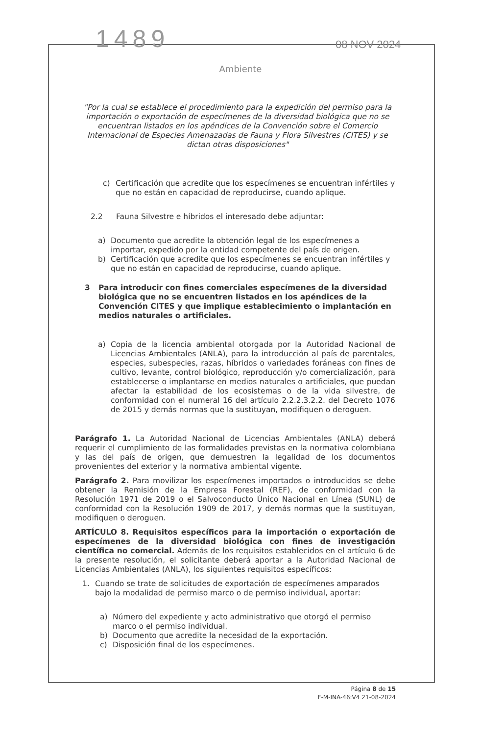1489 08 NOV 2024
Ambiente
"Por la cual se establece el procedimiento para la expedición del permiso para la importación o exportación de especímenes de la diversidad biológica que no se encuentran listados en los apéndices de la Convención sobre el Comercio Internacional de Especies Amenazadas de Fauna y Flora Silvestres (CITES) y se dictan otras disposiciones"
c) Certificación que acredite que los especímenes se encuentran infértiles y que no están en capacidad de reproducirse, cuando aplique.
2.2 Fauna Silvestre e híbridos el interesado debe adjuntar:
a) Documento que acredite la obtención legal de los especímenes a importar, expedido por la entidad competente del país de origen.
b) Certificación que acredite que los especímenes se encuentran infértiles y que no están en capacidad de reproducirse, cuando aplique.
3 Para introducir con fines comerciales especímenes de la diversidad biológica que no se encuentren listados en los apéndices de la Convención CITES y que implique establecimiento o implantación en medios naturales o artificiales.
a) Copia de la licencia ambiental otorgada por la Autoridad Nacional de Licencias Ambientales (ANLA), para la introducción al país de parentales, especies, subespecies, razas, híbridos o variedades foráneas con fines de cultivo, levante, control biológico, reproducción y/o comercialización, para establecerse o implantarse en medios naturales o artificiales, que puedan afectar la estabilidad de los ecosistemas o de la vida silvestre, de conformidad con el numeral 16 del artículo 2.2.2.3.2.2. del Decreto 1076 de 2015 y demás normas que la sustituyan, modifiquen o deroguen.
Parágrafo 1. La Autoridad Nacional de Licencias Ambientales (ANLA) deberá requerir el cumplimiento de las formalidades previstas en la normativa colombiana y las del país de origen, que demuestren la legalidad de los documentos provenientes del exterior y la normativa ambiental vigente.
Parágrafo 2. Para movilizar los especímenes importados o introducidos se debe obtener la Remisión de la Empresa Forestal (REF), de conformidad con la Resolución 1971 de 2019 o el Salvoconducto Único Nacional en Línea (SUNL) de conformidad con la Resolución 1909 de 2017, y demás normas que la sustituyan, modifiquen o deroguen.
ARTÍCULO 8. Requisitos específicos para la importación o exportación de especímenes de la diversidad biológica con fines de investigación científica no comercial. Además de los requisitos establecidos en el artículo 6 de la presente resolución, el solicitante deberá aportar a la Autoridad Nacional de Licencias Ambientales (ANLA), los siguientes requisitos específicos:
1. Cuando se trate de solicitudes de exportación de especímenes amparados bajo la modalidad de permiso marco o de permiso individual, aportar:
a) Número del expediente y acto administrativo que otorgó el permiso marco o el permiso individual.
b) Documento que acredite la necesidad de la exportación.
c) Disposición final de los especímenes.
Página 8 de 15
F-M-INA-46:V4 21-08-2024